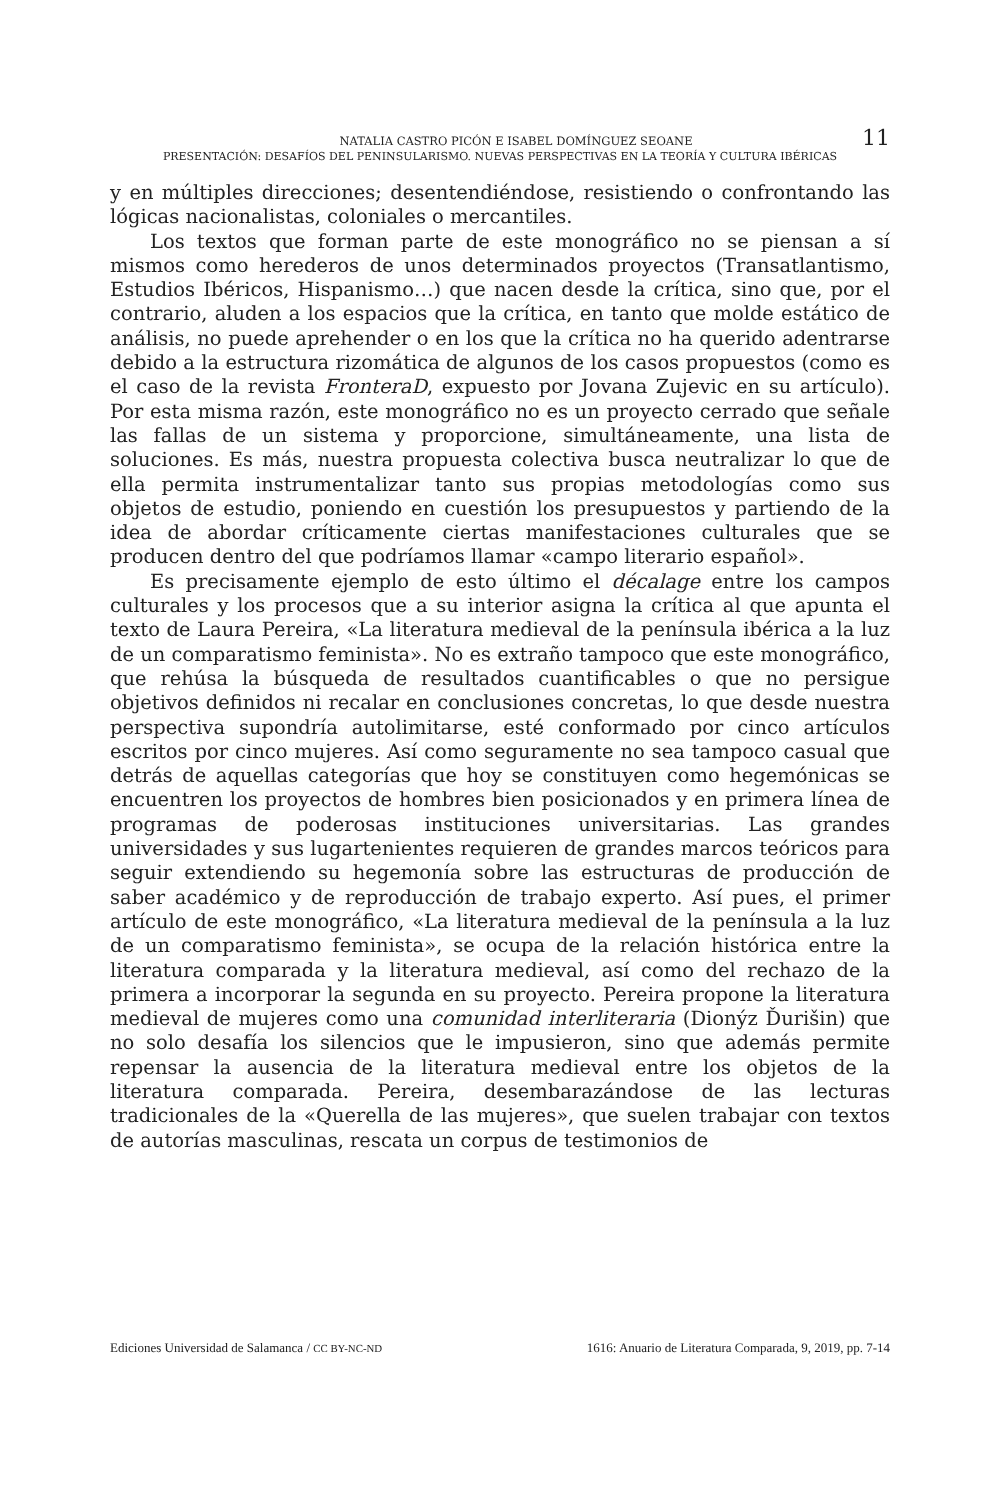NATALIA CASTRO PICÓN E ISABEL DOMÍNGUEZ SEOANE 11
PRESENTACIÓN: DESAFÍOS DEL PENINSULARISMO. NUEVAS PERSPECTIVAS EN LA TEORÍA Y CULTURA IBÉRICAS
y en múltiples direcciones; desentendiéndose, resistiendo o confrontando las lógicas nacionalistas, coloniales o mercantiles.
Los textos que forman parte de este monográfico no se piensan a sí mismos como herederos de unos determinados proyectos (Transatlantismo, Estudios Ibéricos, Hispanismo…) que nacen desde la crítica, sino que, por el contrario, aluden a los espacios que la crítica, en tanto que molde estático de análisis, no puede aprehender o en los que la crítica no ha querido adentrarse debido a la estructura rizomática de algunos de los casos propuestos (como es el caso de la revista FronteraD, expuesto por Jovana Zujevic en su artículo). Por esta misma razón, este monográfico no es un proyecto cerrado que señale las fallas de un sistema y proporcione, simultáneamente, una lista de soluciones. Es más, nuestra propuesta colectiva busca neutralizar lo que de ella permita instrumentalizar tanto sus propias metodologías como sus objetos de estudio, poniendo en cuestión los presupuestos y partiendo de la idea de abordar críticamente ciertas manifestaciones culturales que se producen dentro del que podríamos llamar «campo literario español».
Es precisamente ejemplo de esto último el décalage entre los campos culturales y los procesos que a su interior asigna la crítica al que apunta el texto de Laura Pereira, «La literatura medieval de la península ibérica a la luz de un comparatismo feminista». No es extraño tampoco que este monográfico, que rehúsa la búsqueda de resultados cuantificables o que no persigue objetivos definidos ni recalar en conclusiones concretas, lo que desde nuestra perspectiva supondría autolimitarse, esté conformado por cinco artículos escritos por cinco mujeres. Así como seguramente no sea tampoco casual que detrás de aquellas categorías que hoy se constituyen como hegemónicas se encuentren los proyectos de hombres bien posicionados y en primera línea de programas de poderosas instituciones universitarias. Las grandes universidades y sus lugartenientes requieren de grandes marcos teóricos para seguir extendiendo su hegemonía sobre las estructuras de producción de saber académico y de reproducción de trabajo experto. Así pues, el primer artículo de este monográfico, «La literatura medieval de la península a la luz de un comparatismo feminista», se ocupa de la relación histórica entre la literatura comparada y la literatura medieval, así como del rechazo de la primera a incorporar la segunda en su proyecto. Pereira propone la literatura medieval de mujeres como una comunidad interliteraria (Dionýz Ďurišin) que no solo desafía los silencios que le impusieron, sino que además permite repensar la ausencia de la literatura medieval entre los objetos de la literatura comparada. Pereira, desembarazándose de las lecturas tradicionales de la «Querella de las mujeres», que suelen trabajar con textos de autorías masculinas, rescata un corpus de testimonios de
Ediciones Universidad de Salamanca / CC BY-NC-ND 1616: Anuario de Literatura Comparada, 9, 2019, pp. 7-14